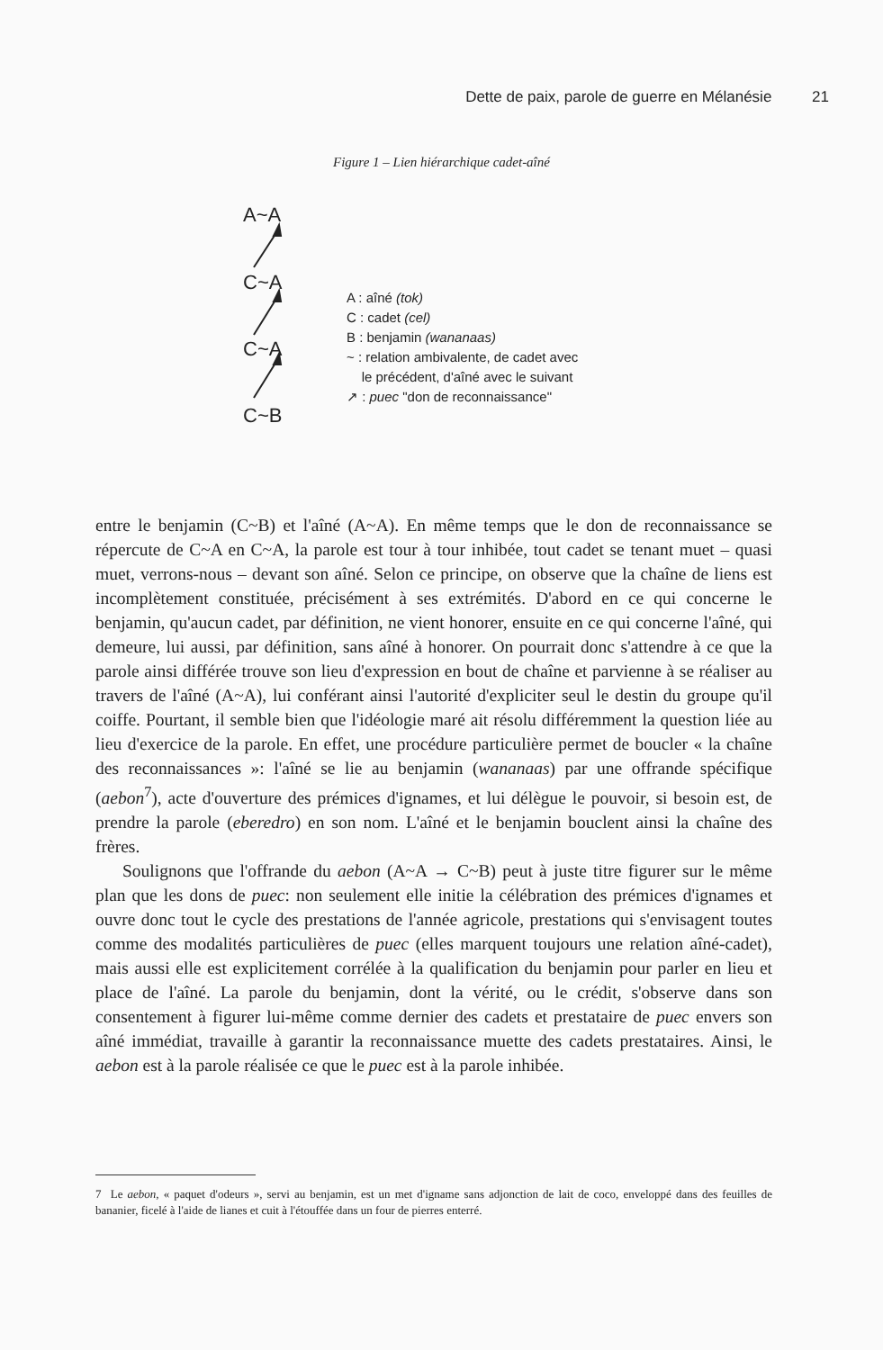Dette de paix, parole de guerre en Mélanésie 21
Figure 1 – Lien hiérarchique cadet-aîné
A~A
C~A
C~A
C~B
A : aîné (tok)
C : cadet (cel)
B : benjamin (wananaas)
~ : relation ambivalente, de cadet avec
le précédent, d'aîné avec le suivant
↗ : puec "don de reconnaissance"
entre le benjamin (C~B) et l'aîné (A~A). En même temps que le don de reconnaissance se répercute de C~A en C~A, la parole est tour à tour inhibée, tout cadet se tenant muet – quasi muet, verrons-nous – devant son aîné. Selon ce principe, on observe que la chaîne de liens est incomplètement constituée, précisément à ses extrémités. D'abord en ce qui concerne le benjamin, qu'aucun cadet, par définition, ne vient honorer, ensuite en ce qui concerne l'aîné, qui demeure, lui aussi, par définition, sans aîné à honorer. On pourrait donc s'attendre à ce que la parole ainsi différée trouve son lieu d'expression en bout de chaîne et parvienne à se réaliser au travers de l'aîné (A~A), lui conférant ainsi l'autorité d'expliciter seul le destin du groupe qu'il coiffe. Pourtant, il semble bien que l'idéologie maré ait résolu différemment la question liée au lieu d'exercice de la parole. En effet, une procédure particulière permet de boucler « la chaîne des reconnaissances »: l'aîné se lie au benjamin (wananaas) par une offrande spécifique (aebon<sup>7</sup>), acte d'ouverture des prémices d'ignames, et lui délègue le pouvoir, si besoin est, de prendre la parole (eberedro) en son nom. L'aîné et le benjamin bouclent ainsi la chaîne des frères.
Soulignons que l'offrande du aebon (A~A → C~B) peut à juste titre figurer sur le même plan que les dons de puec: non seulement elle initie la célébration des prémices d'ignames et ouvre donc tout le cycle des prestations de l'année agricole, prestations qui s'envisagent toutes comme des modalités particulières de puec (elles marquent toujours une relation aîné-cadet), mais aussi elle est explicitement corrélée à la qualification du benjamin pour parler en lieu et place de l'aîné. La parole du benjamin, dont la vérité, ou le crédit, s'observe dans son consentement à figurer lui-même comme dernier des cadets et prestataire de puec envers son aîné immédiat, travaille à garantir la reconnaissance muette des cadets prestataires. Ainsi, le aebon est à la parole réalisée ce que le puec est à la parole inhibée.
7 Le aebon, « paquet d'odeurs », servi au benjamin, est un met d'igname sans adjonction de lait de coco, enveloppé dans des feuilles de bananier, ficelé à l'aide de lianes et cuit à l'étouffée dans un four de pierres enterré.